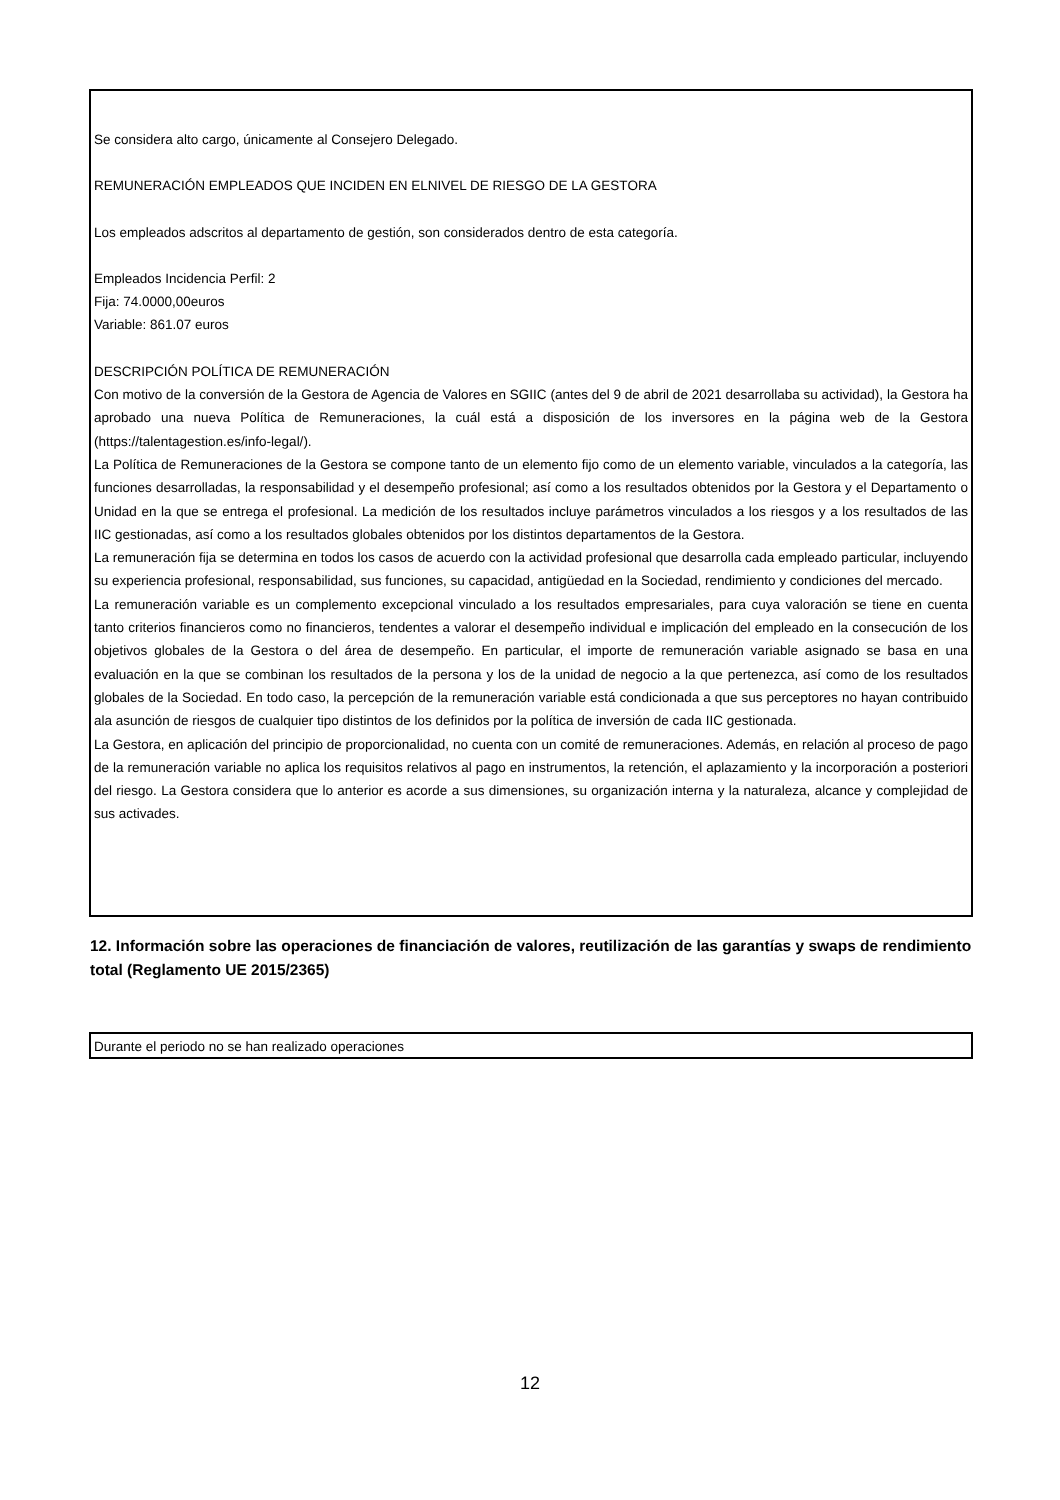Se considera alto cargo, únicamente al Consejero Delegado.
REMUNERACIÓN EMPLEADOS QUE INCIDEN EN ELNIVEL DE RIESGO DE LA GESTORA
Los empleados adscritos al departamento de gestión, son considerados dentro de esta categoría.
Empleados Incidencia Perfil: 2
Fija: 74.0000,00euros
Variable: 861.07 euros
DESCRIPCIÓN POLÍTICA DE REMUNERACIÓN
Con motivo de la conversión de la Gestora de Agencia de Valores en SGIIC (antes del 9 de abril de 2021 desarrollaba su actividad), la Gestora ha aprobado una nueva Política de Remuneraciones, la cuál está a disposición de los inversores en la página web de la Gestora (https://talentagestion.es/info-legal/).
La Política de Remuneraciones de la Gestora se compone tanto de un elemento fijo como de un elemento variable, vinculados a la categoría, las funciones desarrolladas, la responsabilidad y el desempeño profesional; así como a los resultados obtenidos por la Gestora y el Departamento o Unidad en la que se entrega el profesional. La medición de los resultados incluye parámetros vinculados a los riesgos y a los resultados de las IIC gestionadas, así como a los resultados globales obtenidos por los distintos departamentos de la Gestora.
La remuneración fija se determina en todos los casos de acuerdo con la actividad profesional que desarrolla cada empleado particular, incluyendo su experiencia profesional, responsabilidad, sus funciones, su capacidad, antigüedad en la Sociedad, rendimiento y condiciones del mercado.
La remuneración variable es un complemento excepcional vinculado a los resultados empresariales, para cuya valoración se tiene en cuenta tanto criterios financieros como no financieros, tendentes a valorar el desempeño individual e implicación del empleado en la consecución de los objetivos globales de la Gestora o del área de desempeño. En particular, el importe de remuneración variable asignado se basa en una evaluación en la que se combinan los resultados de la persona y los de la unidad de negocio a la que pertenezca, así como de los resultados globales de la Sociedad. En todo caso, la percepción de la remuneración variable está condicionada a que sus perceptores no hayan contribuido ala asunción de riesgos de cualquier tipo distintos de los definidos por la política de inversión de cada IIC gestionada.
La Gestora, en aplicación del principio de proporcionalidad, no cuenta con un comité de remuneraciones. Además, en relación al proceso de pago de la remuneración variable no aplica los requisitos relativos al pago en instrumentos, la retención, el aplazamiento y la incorporación a posteriori del riesgo. La Gestora considera que lo anterior es acorde a sus dimensiones, su organización interna y la naturaleza, alcance y complejidad de sus activades.
12. Información sobre las operaciones de financiación de valores, reutilización de las garantías y swaps de rendimiento total (Reglamento UE 2015/2365)
Durante el periodo no se han realizado operaciones
12